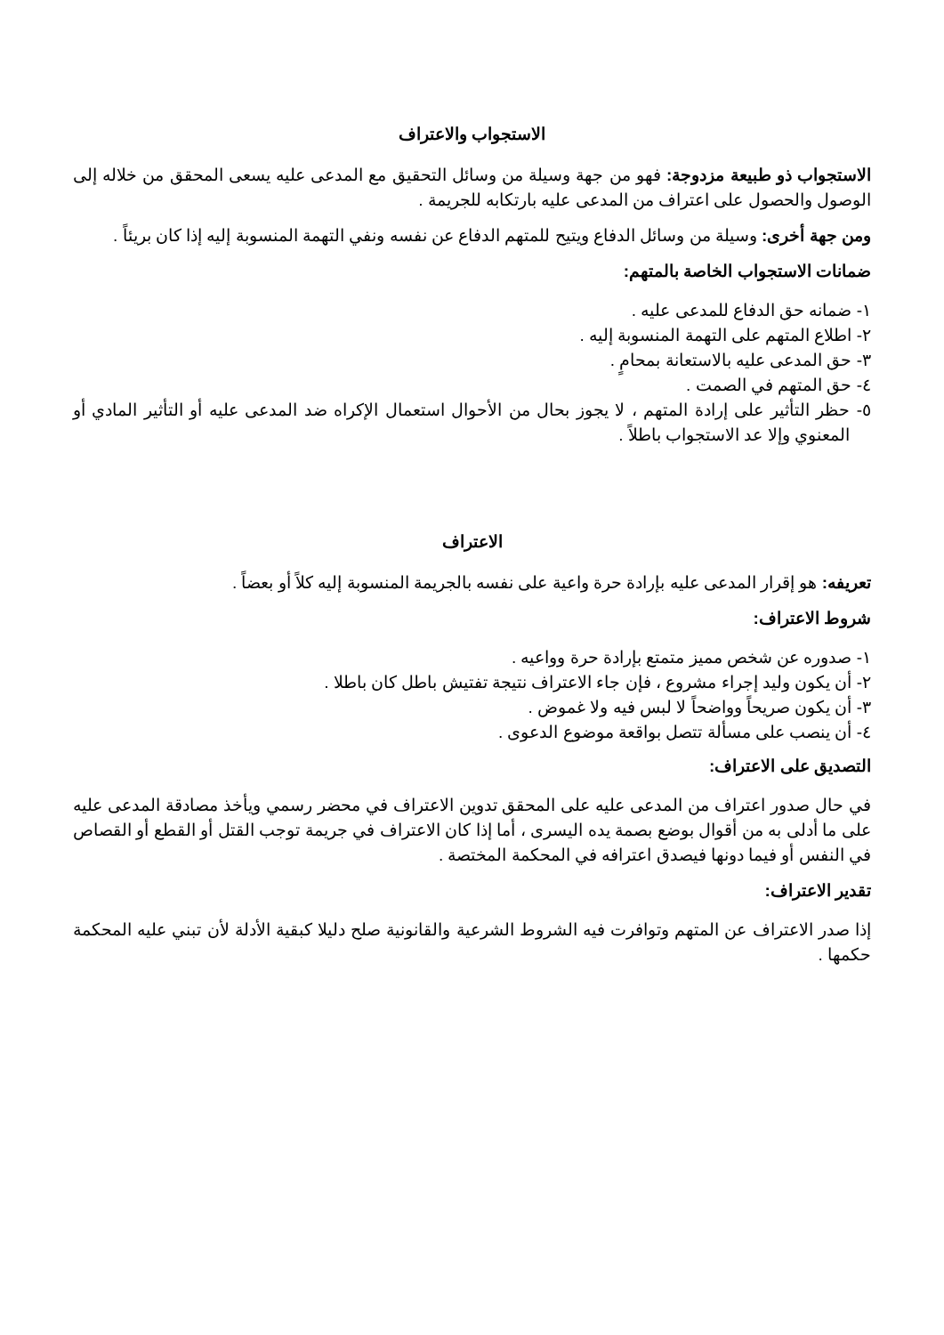الاستجواب والاعتراف
الاستجواب ذو طبيعة مزدوجة: فهو من جهة وسيلة من وسائل التحقيق مع المدعى عليه يسعى المحقق من خلاله إلى الوصول والحصول على اعتراف من المدعى عليه بارتكابه للجريمة .
ومن جهة أخرى: وسيلة من وسائل الدفاع ويتيح للمتهم الدفاع عن نفسه ونفي التهمة المنسوبة إليه إذا كان بريئاً .
ضمانات الاستجواب الخاصة بالمتهم:
١- ضمانه حق الدفاع للمدعى عليه .
٢- اطلاع المتهم على التهمة المنسوبة إليه .
٣- حق المدعى عليه بالاستعانة بمحامٍ .
٤- حق المتهم في الصمت .
٥- حظر التأثير على إرادة المتهم ، لا يجوز بحال من الأحوال استعمال الإكراه ضد المدعى عليه أو التأثير المادي أو المعنوي وإلا عد الاستجواب باطلاً .
الاعتراف
تعريفه: هو إقرار المدعى عليه بإرادة حرة واعية على نفسه بالجريمة المنسوبة إليه كلاً أو بعضاً .
شروط الاعتراف:
١- صدوره عن شخص مميز متمتع بإرادة حرة وواعيه .
٢- أن يكون وليد إجراء مشروع ، فإن جاء الاعتراف نتيجة تفتيش باطل كان باطلا .
٣- أن يكون صريحاً وواضحاً لا لبس فيه ولا غموض .
٤- أن ينصب على مسألة تتصل بواقعة موضوع الدعوى .
التصديق على الاعتراف:
في حال صدور اعتراف من المدعى عليه على المحقق تدوين الاعتراف في محضر رسمي ويأخذ مصادقة المدعى عليه على ما أدلى به من أقوال بوضع بصمة يده اليسرى ، أما إذا كان الاعتراف في جريمة توجب القتل أو القطع أو القصاص في النفس أو فيما دونها فيصدق اعترافه في المحكمة المختصة .
تقدير الاعتراف:
إذا صدر الاعتراف عن المتهم وتوافرت فيه الشروط الشرعية والقانونية صلح دليلا كبقية الأدلة لأن تبني عليه المحكمة حكمها .